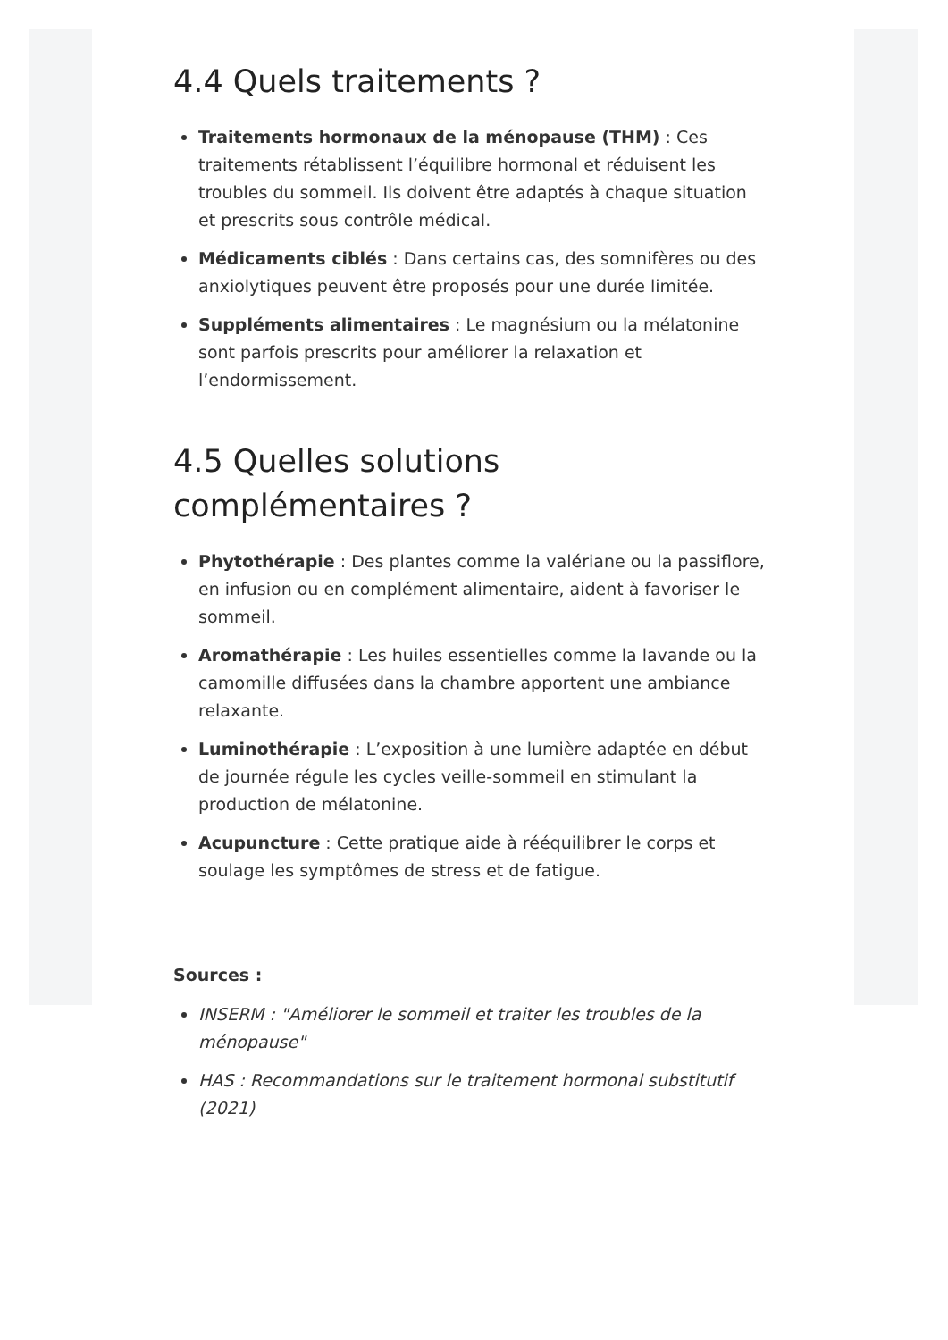4.4 Quels traitements ?
Traitements hormonaux de la ménopause (THM) : Ces traitements rétablissent l’équilibre hormonal et réduisent les troubles du sommeil. Ils doivent être adaptés à chaque situation et prescrits sous contrôle médical.
Médicaments ciblés : Dans certains cas, des somnifères ou des anxiolytiques peuvent être proposés pour une durée limitée.
Suppléments alimentaires : Le magnésium ou la mélatonine sont parfois prescrits pour améliorer la relaxation et l’endormissement.
4.5 Quelles solutions
complémentaires ?
Phytothérapie : Des plantes comme la valériane ou la passiflore, en infusion ou en complément alimentaire, aident à favoriser le sommeil.
Aromathérapie : Les huiles essentielles comme la lavande ou la camomille diffusées dans la chambre apportent une ambiance relaxante.
Luminothérapie : L’exposition à une lumière adaptée en début de journée régule les cycles veille-sommeil en stimulant la production de mélatonine.
Acupuncture : Cette pratique aide à rééquilibrer le corps et soulage les symptômes de stress et de fatigue.
Sources :
INSERM : "Améliorer le sommeil et traiter les troubles de la ménopause"
HAS : Recommandations sur le traitement hormonal substitutif (2021)